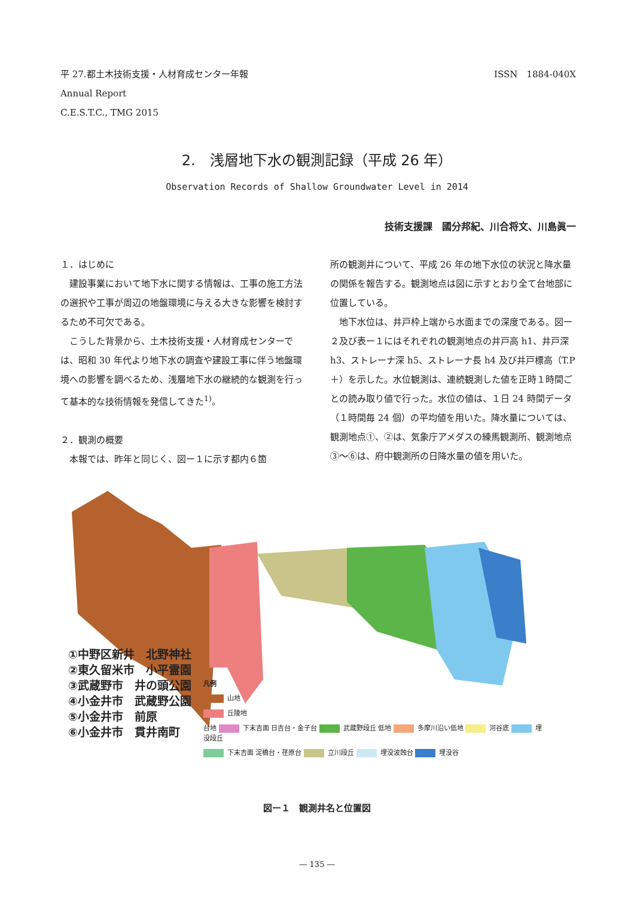ISSN　1884-040X 平 27.都土木技術支援・人材育成センター年報
Annual Report
C.E.S.T.C., TMG 2015
2.　浅層地下水の観測記録（平成 26 年）
Observation Records of Shallow Groundwater Level in 2014
技術支援課　國分邦紀、川合将文、川島眞一
１．はじめに
建設事業において地下水に関する情報は、工事の施工方法の選択や工事が周辺の地盤環境に与える大きな影響を検討するため不可欠である。
こうした背景から、土木技術支援・人材育成センターでは、昭和 30 年代より地下水の調査や建設工事に伴う地盤環境への影響を調べるため、浅層地下水の継続的な観測を行って基本的な技術情報を発信してきた<sup>1)</sup>。
２．観測の概要
本報では、昨年と同じく、図ー１に示す都内６箇
所の観測井について、平成 26 年の地下水位の状況と降水量の関係を報告する。観測地点は図に示すとおり全て台地部に位置している。
地下水位は、井戸枠上端から水面までの深度である。図ー２及び表ー１にはそれぞれの観測地点の井戸高 h1、井戸深 h3、ストレーナ深 h5、ストレーナ長 h4 及び井戸標高（T.P＋）を示した。水位観測は、連続観測した値を正時１時間ごとの読み取り値で行った。水位の値は、１日 24 時間データ（１時間毎 24 個）の平均値を用いた。降水量については、観測地点①、②は、気象庁アメダスの練馬観測所、観測地点③～⑥は、府中観測所の日降水量の値を用いた。
①中野区新井　北野神社
②東久留米市　小平霊園
③武蔵野市　井の頭公園
④小金井市　武蔵野公園
⑤小金井市　前原
⑥小金井市　貫井南町
凡例
山地
丘陵地
台地 下末吉面 日吉台・金子台 武蔵野段丘 低地 多摩川沿い低地 河谷底 埋没段丘
下末吉面 淀橋台・荏原台 立川段丘 埋没波蝕台 埋没谷
図ー１　観測井名と位置図
― 135 ―